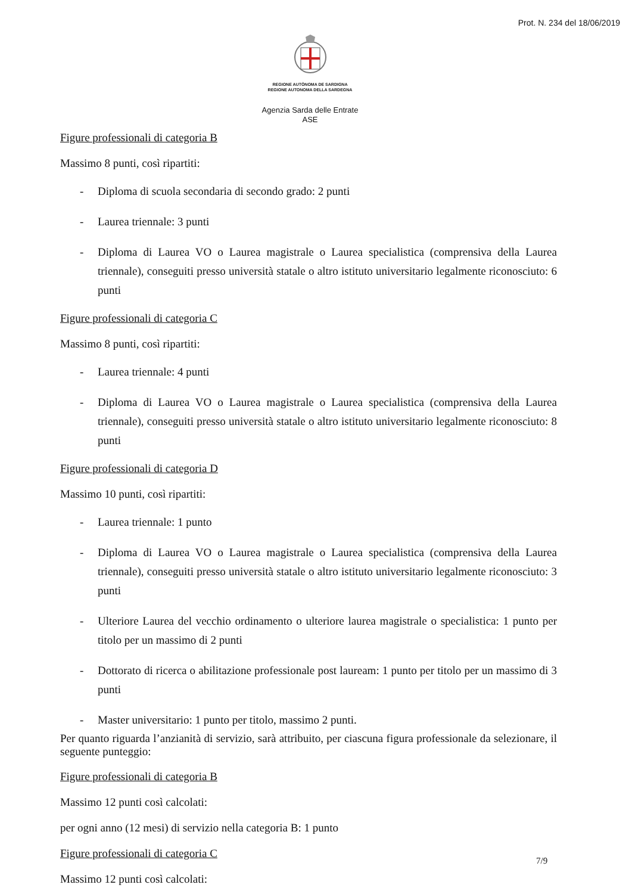Prot. N. 234 del 18/06/2019
REGIONE AUTÒNOMA DE SARDIGNA
REGIONE AUTONOMA DELLA SARDEGNA
Agenzia Sarda delle Entrate
ASE
Figure professionali di categoria B
Massimo 8 punti, così ripartiti:
- Diploma di scuola secondaria di secondo grado: 2 punti
- Laurea triennale: 3 punti
- Diploma di Laurea VO o Laurea magistrale o Laurea specialistica (comprensiva della Laurea triennale), conseguiti presso università statale o altro istituto universitario legalmente riconosciuto: 6 punti
Figure professionali di categoria C
Massimo 8 punti, così ripartiti:
- Laurea triennale: 4 punti
- Diploma di Laurea VO o Laurea magistrale o Laurea specialistica (comprensiva della Laurea triennale), conseguiti presso università statale o altro istituto universitario legalmente riconosciuto: 8 punti
Figure professionali di categoria D
Massimo 10 punti, così ripartiti:
- Laurea triennale: 1 punto
- Diploma di Laurea VO o Laurea magistrale o Laurea specialistica (comprensiva della Laurea triennale), conseguiti presso università statale o altro istituto universitario legalmente riconosciuto: 3 punti
- Ulteriore Laurea del vecchio ordinamento o ulteriore laurea magistrale o specialistica: 1 punto per titolo per un massimo di 2 punti
- Dottorato di ricerca o abilitazione professionale post lauream: 1 punto per titolo per un massimo di 3 punti
- Master universitario: 1 punto per titolo, massimo 2 punti.
Per quanto riguarda l’anzianità di servizio, sarà attribuito, per ciascuna figura professionale da selezionare, il seguente punteggio:
Figure professionali di categoria B
Massimo 12 punti così calcolati:
per ogni anno (12 mesi) di servizio nella categoria B: 1 punto
Figure professionali di categoria C
Massimo 12 punti così calcolati:
7/9